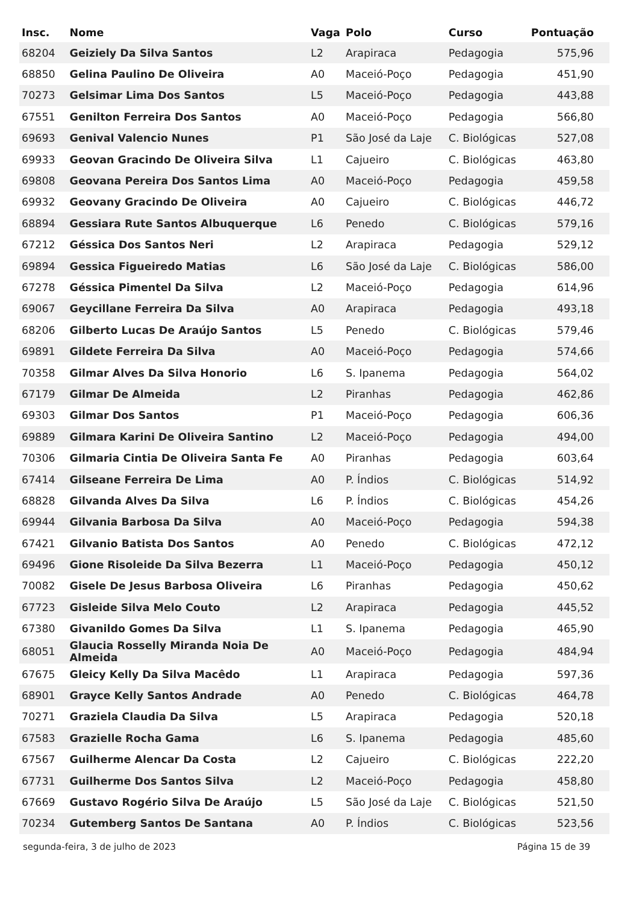| Insc. | Nome | Vaga | Polo | Curso | Pontuação |
| --- | --- | --- | --- | --- | --- |
| 68204 | Geiziely Da Silva Santos | L2 | Arapiraca | Pedagogia | 575,96 |
| 68850 | Gelina Paulino De Oliveira | A0 | Maceió-Poço | Pedagogia | 451,90 |
| 70273 | Gelsimar Lima Dos Santos | L5 | Maceió-Poço | Pedagogia | 443,88 |
| 67551 | Genilton Ferreira Dos Santos | A0 | Maceió-Poço | Pedagogia | 566,80 |
| 69693 | Genival Valencio Nunes | P1 | São José da Laje | C. Biológicas | 527,08 |
| 69933 | Geovan Gracindo De Oliveira Silva | L1 | Cajueiro | C. Biológicas | 463,80 |
| 69808 | Geovana Pereira Dos Santos Lima | A0 | Maceió-Poço | Pedagogia | 459,58 |
| 69932 | Geovany Gracindo De Oliveira | A0 | Cajueiro | C. Biológicas | 446,72 |
| 68894 | Gessiara Rute Santos Albuquerque | L6 | Penedo | C. Biológicas | 579,16 |
| 67212 | Géssica Dos Santos Neri | L2 | Arapiraca | Pedagogia | 529,12 |
| 69894 | Gessica Figueiredo Matias | L6 | São José da Laje | C. Biológicas | 586,00 |
| 67278 | Géssica Pimentel Da Silva | L2 | Maceió-Poço | Pedagogia | 614,96 |
| 69067 | Geycillane Ferreira Da Silva | A0 | Arapiraca | Pedagogia | 493,18 |
| 68206 | Gilberto Lucas De Araújo Santos | L5 | Penedo | C. Biológicas | 579,46 |
| 69891 | Gildete Ferreira Da Silva | A0 | Maceió-Poço | Pedagogia | 574,66 |
| 70358 | Gilmar Alves Da Silva Honorio | L6 | S. Ipanema | Pedagogia | 564,02 |
| 67179 | Gilmar De Almeida | L2 | Piranhas | Pedagogia | 462,86 |
| 69303 | Gilmar Dos Santos | P1 | Maceió-Poço | Pedagogia | 606,36 |
| 69889 | Gilmara Karini De Oliveira Santino | L2 | Maceió-Poço | Pedagogia | 494,00 |
| 70306 | Gilmaria Cintia De Oliveira Santa Fe | A0 | Piranhas | Pedagogia | 603,64 |
| 67414 | Gilseane Ferreira De Lima | A0 | P. Índios | C. Biológicas | 514,92 |
| 68828 | Gilvanda Alves Da Silva | L6 | P. Índios | C. Biológicas | 454,26 |
| 69944 | Gilvania Barbosa Da Silva | A0 | Maceió-Poço | Pedagogia | 594,38 |
| 67421 | Gilvanio Batista Dos Santos | A0 | Penedo | C. Biológicas | 472,12 |
| 69496 | Gione Risoleide Da Silva Bezerra | L1 | Maceió-Poço | Pedagogia | 450,12 |
| 70082 | Gisele De Jesus Barbosa Oliveira | L6 | Piranhas | Pedagogia | 450,62 |
| 67723 | Gisleide Silva Melo Couto | L2 | Arapiraca | Pedagogia | 445,52 |
| 67380 | Givanildo Gomes Da Silva | L1 | S. Ipanema | Pedagogia | 465,90 |
| 68051 | Glaucia Rosselly Miranda Noia De Almeida | A0 | Maceió-Poço | Pedagogia | 484,94 |
| 67675 | Gleicy Kelly Da Silva Macêdo | L1 | Arapiraca | Pedagogia | 597,36 |
| 68901 | Grayce Kelly Santos Andrade | A0 | Penedo | C. Biológicas | 464,78 |
| 70271 | Graziela Claudia Da Silva | L5 | Arapiraca | Pedagogia | 520,18 |
| 67583 | Grazielle Rocha Gama | L6 | S. Ipanema | Pedagogia | 485,60 |
| 67567 | Guilherme Alencar Da Costa | L2 | Cajueiro | C. Biológicas | 222,20 |
| 67731 | Guilherme Dos Santos Silva | L2 | Maceió-Poço | Pedagogia | 458,80 |
| 67669 | Gustavo Rogério Silva De Araújo | L5 | São José da Laje | C. Biológicas | 521,50 |
| 70234 | Gutemberg Santos De Santana | A0 | P. Índios | C. Biológicas | 523,56 |
segunda-feira, 3 de julho de 2023 Página 15 de 39